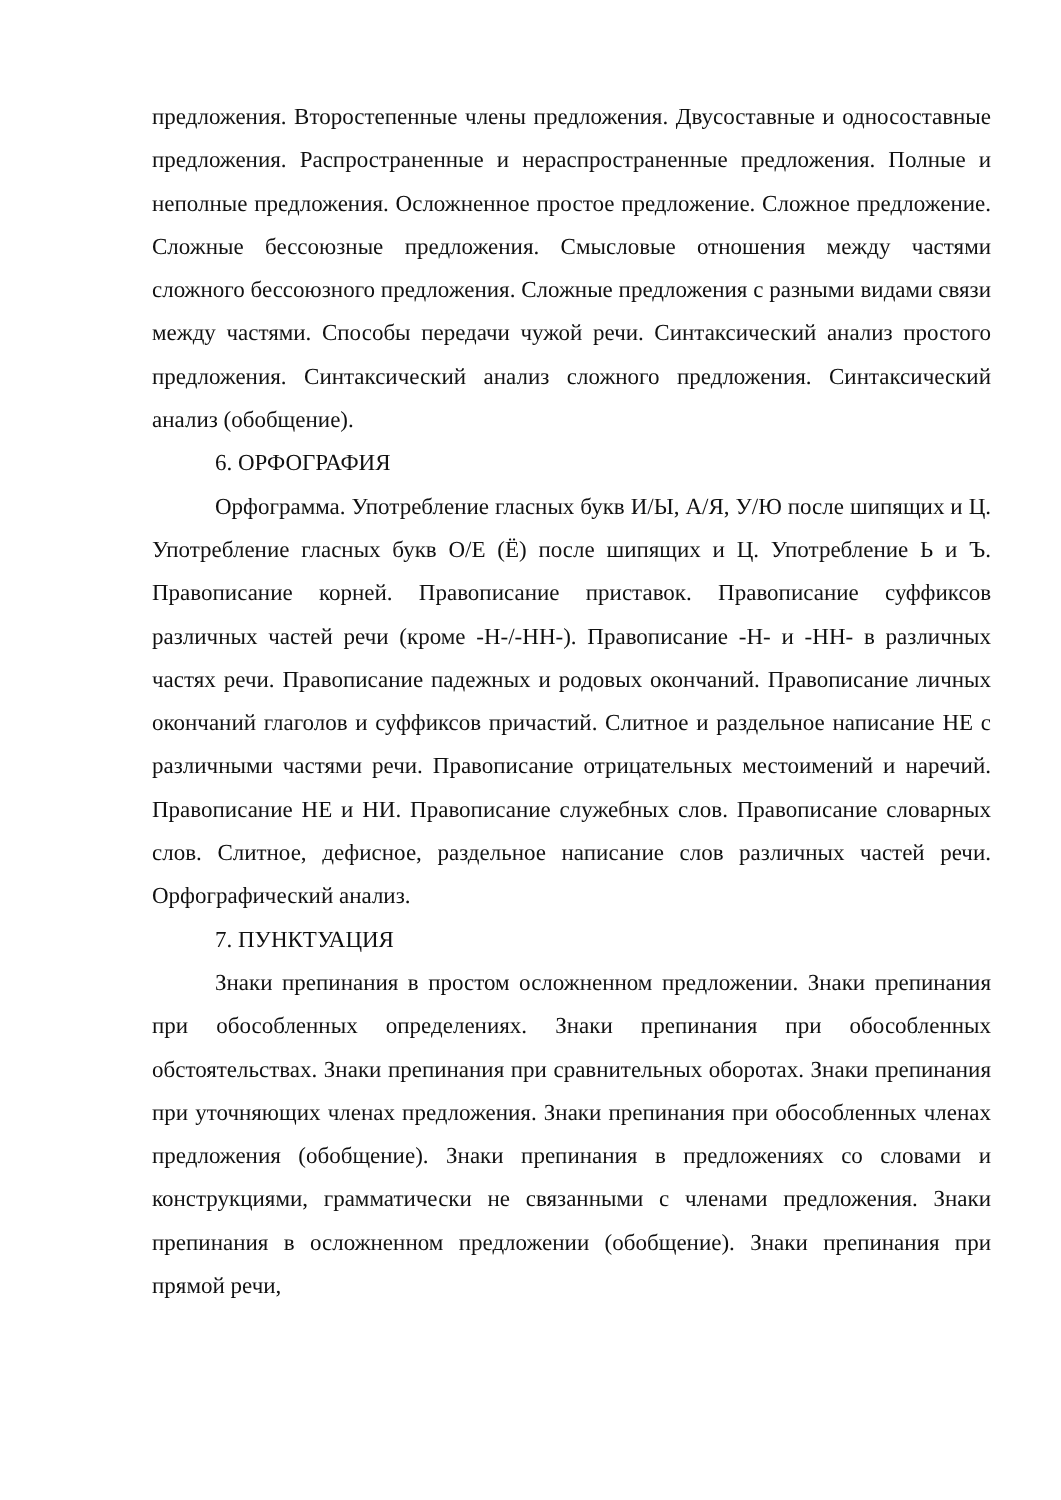предложения. Второстепенные члены предложения. Двусоставные и односоставные предложения. Распространенные и нераспространенные предложения. Полные и неполные предложения. Осложненное простое предложение. Сложное предложение. Сложные бессоюзные предложения. Смысловые отношения между частями сложного бессоюзного предложения. Сложные предложения с разными видами связи между частями. Способы передачи чужой речи. Синтаксический анализ простого предложения. Синтаксический анализ сложного предложения. Синтаксический анализ (обобщение).
6. ОРФОГРАФИЯ
Орфограмма. Употребление гласных букв И/Ы, А/Я, У/Ю после шипящих и Ц. Употребление гласных букв О/Е (Ё) после шипящих и Ц. Употребление Ь и Ъ. Правописание корней. Правописание приставок. Правописание суффиксов различных частей речи (кроме -Н-/-НН-). Правописание -Н- и -НН- в различных частях речи. Правописание падежных и родовых окончаний. Правописание личных окончаний глаголов и суффиксов причастий. Слитное и раздельное написание НЕ с различными частями речи. Правописание отрицательных местоимений и наречий. Правописание НЕ и НИ. Правописание служебных слов. Правописание словарных слов. Слитное, дефисное, раздельное написание слов различных частей речи. Орфографический анализ.
7. ПУНКТУАЦИЯ
Знаки препинания в простом осложненном предложении. Знаки препинания при обособленных определениях. Знаки препинания при обособленных обстоятельствах. Знаки препинания при сравнительных оборотах. Знаки препинания при уточняющих членах предложения. Знаки препинания при обособленных членах предложения (обобщение). Знаки препинания в предложениях со словами и конструкциями, грамматически не связанными с членами предложения. Знаки препинания в осложненном предложении (обобщение). Знаки препинания при прямой речи,